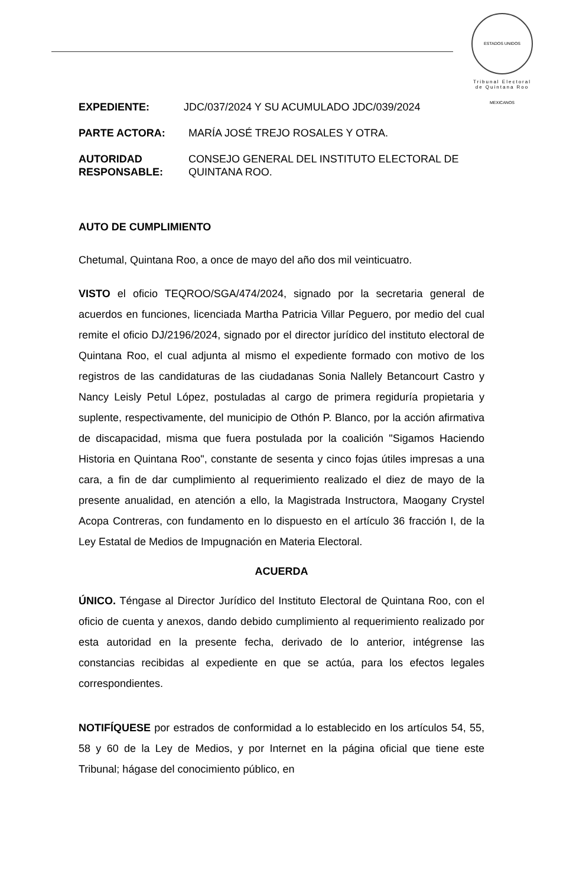ESTADOS UNIDOS MEXICANOS
Tribunal Electoral
de Quintana Roo
EXPEDIENTE: JDC/037/2024 Y SU ACUMULADO JDC/039/2024
PARTE ACTORA: MARÍA JOSÉ TREJO ROSALES Y OTRA.
AUTORIDAD RESPONSABLE: CONSEJO GENERAL DEL INSTITUTO ELECTORAL DE QUINTANA ROO.
AUTO DE CUMPLIMIENTO
Chetumal, Quintana Roo, a once de mayo del año dos mil veinticuatro.
VISTO el oficio TEQROO/SGA/474/2024, signado por la secretaria general de acuerdos en funciones, licenciada Martha Patricia Villar Peguero, por medio del cual remite el oficio DJ/2196/2024, signado por el director jurídico del instituto electoral de Quintana Roo, el cual adjunta al mismo el expediente formado con motivo de los registros de las candidaturas de las ciudadanas Sonia Nallely Betancourt Castro y Nancy Leisly Petul López, postuladas al cargo de primera regiduría propietaria y suplente, respectivamente, del municipio de Othón P. Blanco, por la acción afirmativa de discapacidad, misma que fuera postulada por la coalición "Sigamos Haciendo Historia en Quintana Roo", constante de sesenta y cinco fojas útiles impresas a una cara, a fin de dar cumplimiento al requerimiento realizado el diez de mayo de la presente anualidad, en atención a ello, la Magistrada Instructora, Maogany Crystel Acopa Contreras, con fundamento en lo dispuesto en el artículo 36 fracción I, de la Ley Estatal de Medios de Impugnación en Materia Electoral.
ACUERDA
ÚNICO. Téngase al Director Jurídico del Instituto Electoral de Quintana Roo, con el oficio de cuenta y anexos, dando debido cumplimiento al requerimiento realizado por esta autoridad en la presente fecha, derivado de lo anterior, intégrense las constancias recibidas al expediente en que se actúa, para los efectos legales correspondientes.
NOTIFÍQUESE por estrados de conformidad a lo establecido en los artículos 54, 55, 58 y 60 de la Ley de Medios, y por Internet en la página oficial que tiene este Tribunal; hágase del conocimiento público, en